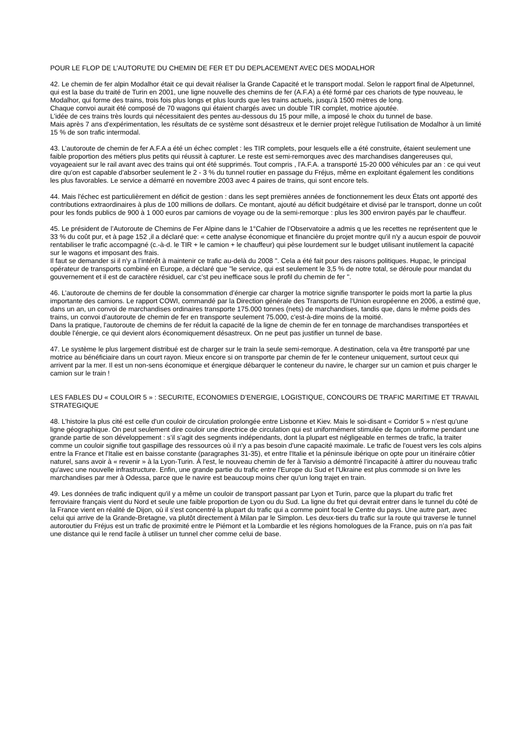POUR LE FLOP DE L’AUTORUTE DU CHEMIN DE FER ET DU DEPLACEMENT AVEC DES MODALHOR
42. Le chemin de fer alpin Modalhor était ce qui devait réaliser la Grande Capacité et le transport modal. Selon le rapport final de Alpetunnel, qui est la base du traité de Turin en 2001, une ligne nouvelle des chemins de fer (A.F.A) a été formé par ces chariots de type nouveau, le Modalhor, qui forme des trains, trois fois plus longs et plus lourds que les trains actuels, jusqu'à 1500 mètres de long.
Chaque convoi aurait été composé de 70 wagons qui étaient chargés avec un double TIR complet, motrice ajoutée.
L'idée de ces trains très lourds qui nécessitaient des pentes au-dessous du 15 pour mille, a imposé le choix du tunnel de base.
Mais après 7 ans d'expérimentation, les résultats de ce système sont désastreux et le dernier projet relègue l'utilisation de Modalhor à un limité 15 % de son trafic intermodal.
43. L’autoroute de chemin de fer A.F.A a été un échec complet : les TIR complets, pour lesquels elle a été construite, étaient seulement une faible proportion des métiers plus petits qui réussit à capturer. Le reste est semi-remorques avec des marchandises dangereuses qui, voyageaient sur le rail avant avec des trains qui ont été supprimés. Tout compris , l'A.F.A. a transporté 15-20 000 véhicules par an : ce qui veut dire qu'on est capable d'absorber seulement le 2 - 3 % du tunnel routier en passage du Fréjus, même en exploitant également les conditions les plus favorables. Le service a démarré en novembre 2003 avec 4 paires de trains, qui sont encore tels.
44. Mais l'échec est particulièrement en déficit de gestion : dans les sept premières années de fonctionnement les deux États ont apporté des contributions extraordinaires à plus de 100 millions de dollars. Ce montant, ajouté au déficit budgétaire et divisé par le transport, donne un coût pour les fonds publics de 900 à 1 000 euros par camions de voyage ou de la semi-remorque : plus les 300 environ payés par le chauffeur.
45. Le président de l’Autoroute de Chemins de Fer Alpine dans le 1°Cahier de l’Observatoire a admis q ue les recettes ne représentent que le 33 % du coût pur, et à page 152 ,il a déclaré que: « cette analyse économique et financière du projet montre qu'il n'y a aucun espoir de pouvoir rentabiliser le trafic accompagné (c.-à-d. le TIR + le camion + le chauffeur) qui pèse lourdement sur le budget utilisant inutilement la capacité sur le wagons et imposant des frais.
Il faut se demander si il n'y a l’intérêt à maintenir ce trafic au-delà du 2008 ". Cela a été fait pour des raisons politiques. Hupac, le principal opérateur de transports combiné en Europe, a déclaré que "le service, qui est seulement le 3,5 % de notre total, se déroule pour mandat du gouvernement et il est de caractère résiduel, car c’st peu inefficace sous le profil du chemin de fer ".
46. L’autoroute de chemins de fer double la consommation d’énergie car charger la motrice signifie transporter le poids mort la partie la plus importante des camions. Le rapport COWI, commandé par la Direction générale des Transports de l'Union européenne en 2006, a estimé que, dans un an, un convoi de marchandises ordinaires transporte 175.000 tonnes (nets) de marchandises, tandis que, dans le même poids des trains, un convoi d’autoroute de chemin de fer en transporte seulement 75.000, c'est-à-dire moins de la moitié.
Dans la pratique, l'autoroute de chemins de fer réduit la capacité de la ligne de chemin de fer en tonnage de marchandises transportées et double l'énergie, ce qui devient alors économiquement désastreux. On ne peut pas justifier un tunnel de base.
47. Le système le plus largement distribué est de charger sur le train la seule semi-remorque. A destination, cela va être transporté par une motrice au bénéficiaire dans un court rayon. Mieux encore si on transporte par chemin de fer le conteneur uniquement, surtout ceux qui arrivent par la mer. Il est un non-sens économique et énergique débarquer le conteneur du navire, le charger sur un camion et puis charger le camion sur le train !
LES FABLES DU « COULOIR 5 » : SECURITE, ECONOMIES D’ENERGIE, LOGISTIQUE, CONCOURS DE TRAFIC MARITIME ET TRAVAIL STRATEGIQUE
48. L’histoire la plus cité est celle d'un couloir de circulation prolongée entre Lisbonne et Kiev. Mais le soi-disant « Corridor 5 » n'est qu'une ligne géographique. On peut seulement dire couloir une directrice de circulation qui est uniformément stimulée de façon uniforme pendant une grande partie de son développement : s’il s’agit des segments indépendants, dont la plupart est négligeable en termes de trafic, la traiter comme un couloir signifie tout gaspillage des ressources où il n'y a pas besoin d'une capacité maximale. Le trafic de l'ouest vers les cols alpins entre la France et l'Italie est en baisse constante (paragraphes 31-35), et entre l'Italie et la péninsule ibérique on opte pour un itinéraire côtier naturel, sans avoir à « revenir » à la Lyon-Turin. À l'est, le nouveau chemin de fer à Tarvisio a démontré l’incapacité à attirer du nouveau trafic qu'avec une nouvelle infrastructure. Enfin, une grande partie du trafic entre l'Europe du Sud et l'Ukraine est plus commode si on livre les marchandises par mer à Odessa, parce que le navire est beaucoup moins cher qu'un long trajet en train.
49. Les données de trafic indiquent qu'il y a même un couloir de transport passant par Lyon et Turin, parce que la plupart du trafic fret ferroviaire français vient du Nord et seule une faible proportion de Lyon ou du Sud. La ligne du fret qui devrait entrer dans le tunnel du côté de la France vient en réalité de Dijon, où il s'est concentré la plupart du trafic qui a comme point focal le Centre du pays. Une autre part, avec celui qui arrive de la Grande-Bretagne, va plutôt directement à Milan par le Simplon. Les deux-tiers du trafic sur la route qui traverse le tunnel autoroutier du Fréjus est un trafic de proximité entre le Piémont et la Lombardie et les régions homologues de la France, puis on n’a pas fait une distance qui le rend facile à utiliser un tunnel cher comme celui de base.